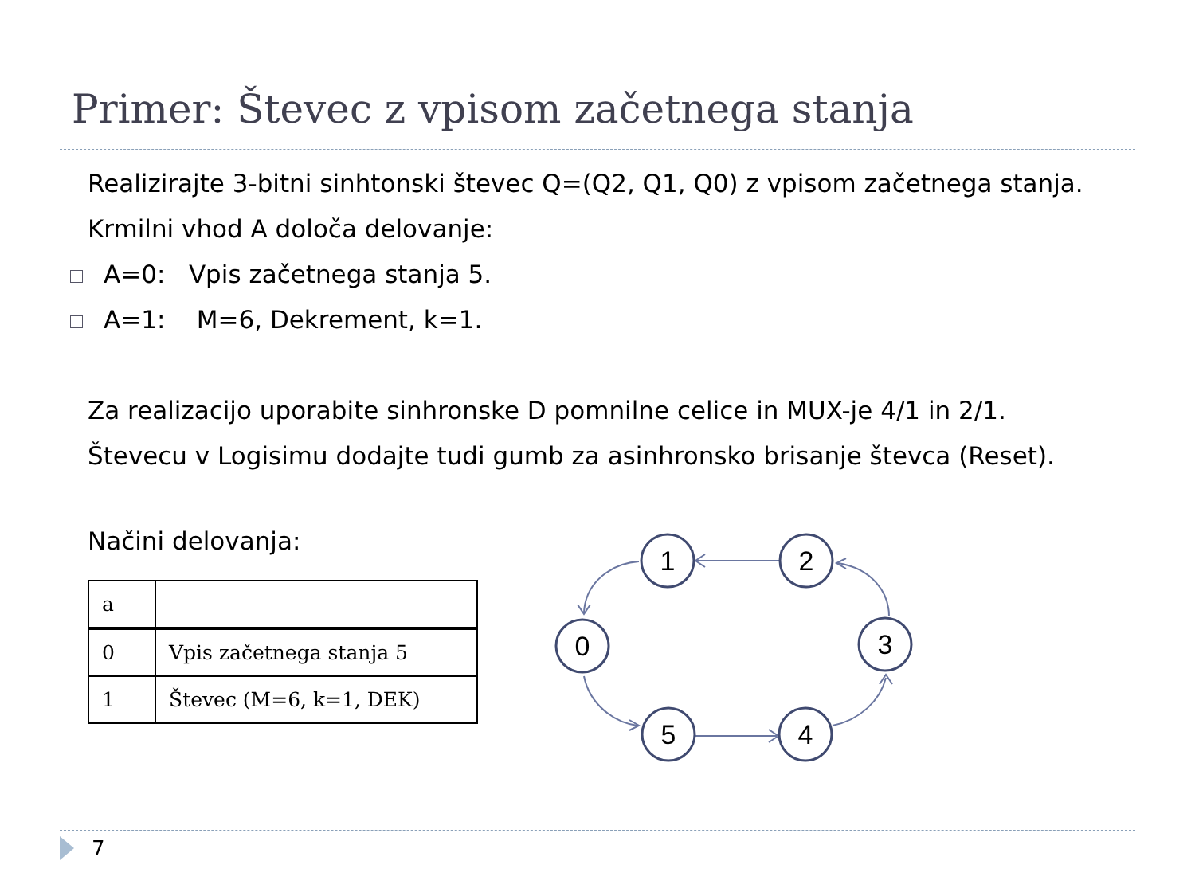Primer: Števec z vpisom začetnega stanja
Realizirajte 3-bitni sinhtonski števec Q=(Q2, Q1, Q0) z vpisom začetnega stanja.
Krmilni vhod A določa delovanje:
A=0: Vpis začetnega stanja 5.
A=1: M=6, Dekrement, k=1.
Za realizacijo uporabite sinhronske D pomnilne celice in MUX-je 4/1 in 2/1.
Števecu v Logisimu dodajte tudi gumb za asinhronsko brisanje števca (Reset).
Načini delovanja:
| a | |
| 0 | Vpis začetnega stanja 5 |
| 1 | Števec (M=6, k=1, DEK) |
1
2
0
3
5
4
7